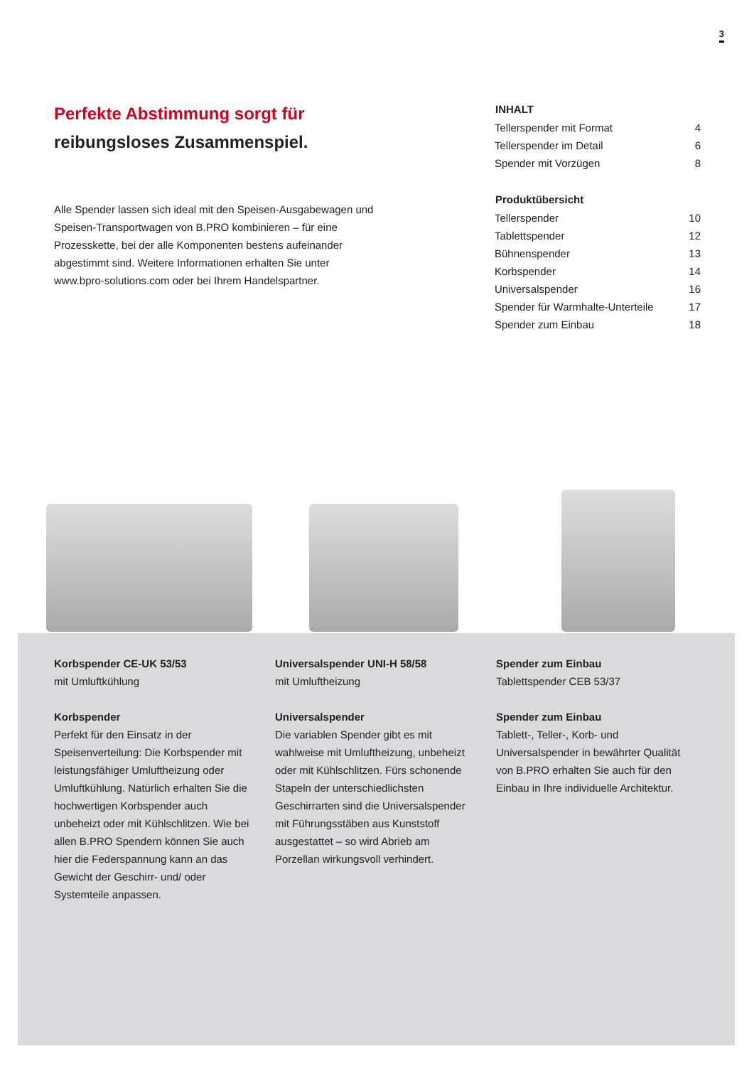3
Perfekte Abstimmung sorgt für
reibungsloses Zusammenspiel.
Alle Spender lassen sich ideal mit den Speisen-Ausgabewagen und Speisen-Transportwagen von B.PRO kombinieren – für eine Prozesskette, bei der alle Komponenten bestens aufeinander abgestimmt sind. Weitere Informationen erhalten Sie unter www.bpro-solutions.com oder bei Ihrem Handelspartner.
| INHALT | |
| --- | --- |
| Tellerspender mit Format | 4 |
| Tellerspender im Detail | 6 |
| Spender mit Vorzügen | 8 |
| Produktübersicht | |
| Tellerspender | 10 |
| Tablettspender | 12 |
| Bühnenspender | 13 |
| Korbspender | 14 |
| Universalspender | 16 |
| Spender für Warmhalte-Unterteile | 17 |
| Spender zum Einbau | 18 |
Korbspender CE-UK 53/53
mit Umluftkühlung
Korbspender
Perfekt für den Einsatz in der Speisenverteilung: Die Korbspender mit leistungsfähiger Umluftheizung oder Umluftkühlung. Natürlich erhalten Sie die hochwertigen Korbspender auch unbeheizt oder mit Kühlschlitzen. Wie bei allen B.PRO Spendern können Sie auch hier die Federspannung kann an das Gewicht der Geschirr- und/ oder Systemteile anpassen.
Universalspender UNI-H 58/58
mit Umluftheizung
Universalspender
Die variablen Spender gibt es mit wahlweise mit Umluftheizung, unbeheizt oder mit Kühlschlitzen. Fürs schonende Stapeln der unterschiedlichsten Geschirrarten sind die Universalspender mit Führungsstäben aus Kunststoff ausgestattet – so wird Abrieb am Porzellan wirkungsvoll verhindert.
Spender zum Einbau
Tablettspender CEB 53/37
Spender zum Einbau
Tablett-, Teller-, Korb- und Universalspender in bewährter Qualität von B.PRO erhalten Sie auch für den Einbau in Ihre individuelle Architektur.